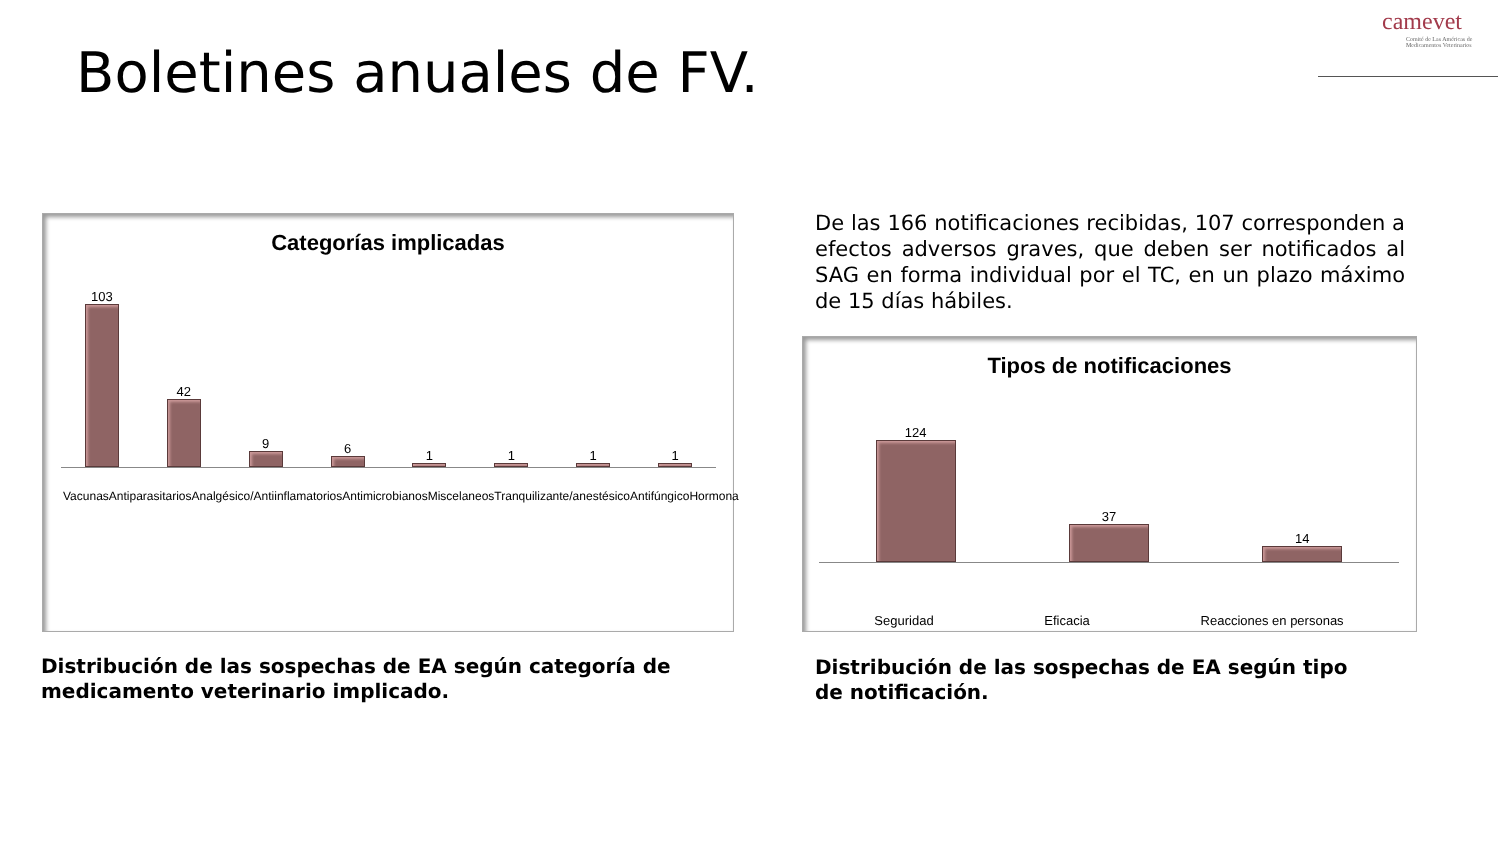Boletines anuales de FV.
camevet
Comité de Las Américas de Medicamentos Veterinarios
Categorías implicadas
103
42
9
6
1
1
1
1
Vacunas Antiparasitarios Analgésico/Antiinflamatorios Antimicrobianos Miscelaneos Tranquilizante/anestésico Antifúngico Hormona
De las 166 notificaciones recibidas, 107 corresponden a efectos adversos graves, que deben ser notificados al SAG en forma individual por el TC, en un plazo máximo de 15 días hábiles.
Tipos de notificaciones
124
37
14
Seguridad Eficacia Reacciones en personas
Distribución de las sospechas de EA según categoría de medicamento veterinario implicado.
Distribución de las sospechas de EA según tipo de notificación.